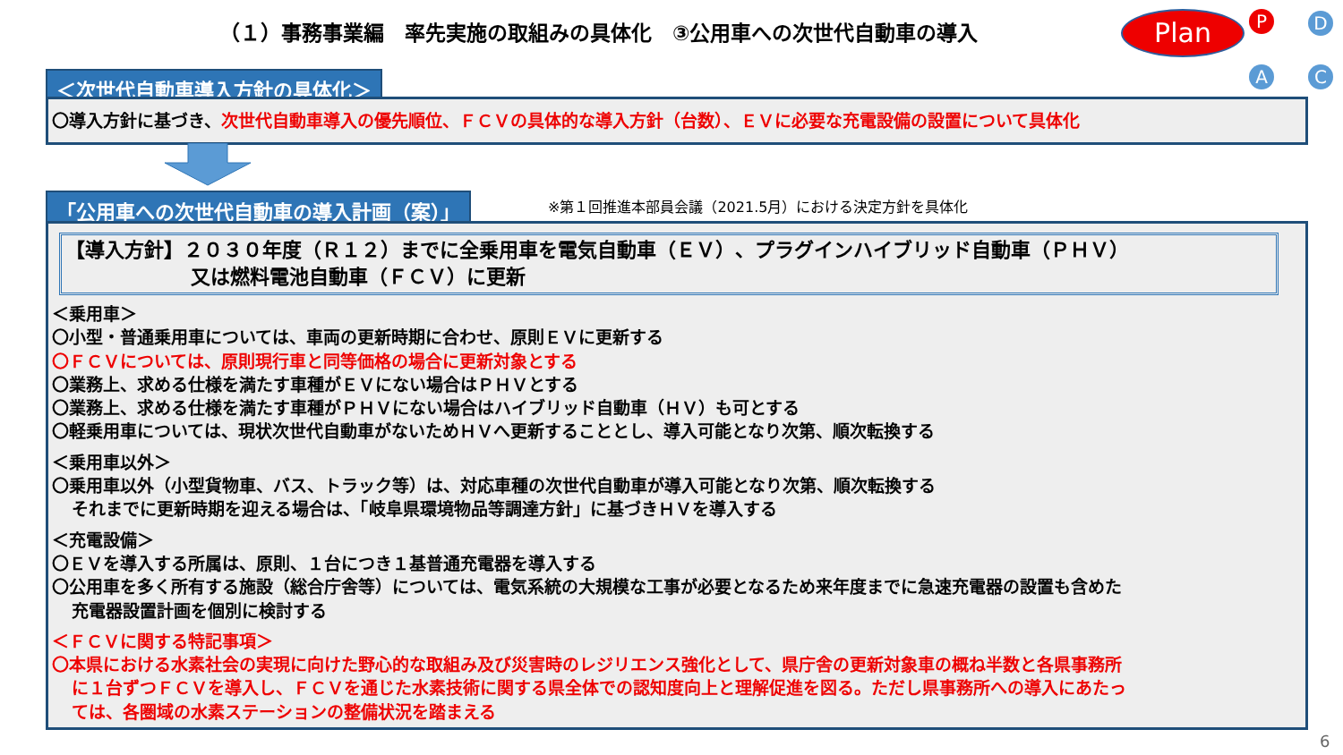（１）事務事業編　率先実施の取組みの具体化　③公用車への次世代自動車の導入
Plan
P D
C
A
＜次世代自動車導入方針の具体化＞
〇導入方針に基づき、次世代自動車導入の優先順位、ＦＣＶの具体的な導入方針（台数）、ＥＶに必要な充電設備の設置について具体化
「公用車への次世代自動車の導入計画（案）」
※第１回推進本部員会議（2021.5月）における決定方針を具体化
【導入方針】２０３０年度（Ｒ１２）までに全乗用車を電気自動車（ＥＶ）、プラグインハイブリッド自動車（ＰＨＶ）
又は燃料電池自動車（ＦＣＶ）に更新
＜乗用車＞
〇小型・普通乗用車については、車両の更新時期に合わせ、原則ＥＶに更新する
〇ＦＣＶについては、原則現行車と同等価格の場合に更新対象とする
〇業務上、求める仕様を満たす車種がＥＶにない場合はＰＨＶとする
〇業務上、求める仕様を満たす車種がＰＨＶにない場合はハイブリッド自動車（ＨＶ）も可とする
〇軽乗用車については、現状次世代自動車がないためＨＶへ更新することとし、導入可能となり次第、順次転換する
＜乗用車以外＞
〇乗用車以外（小型貨物車、バス、トラック等）は、対応車種の次世代自動車が導入可能となり次第、順次転換する
それまでに更新時期を迎える場合は、「岐阜県環境物品等調達方針」に基づきＨＶを導入する
＜充電設備＞
〇ＥＶを導入する所属は、原則、１台につき１基普通充電器を導入する
〇公用車を多く所有する施設（総合庁舎等）については、電気系統の大規模な工事が必要となるため来年度までに急速充電器の設置も含めた
充電器設置計画を個別に検討する
＜ＦＣＶに関する特記事項＞
〇本県における水素社会の実現に向けた野心的な取組み及び災害時のレジリエンス強化として、県庁舎の更新対象車の概ね半数と各県事務所
に１台ずつＦＣＶを導入し、ＦＣＶを通じた水素技術に関する県全体での認知度向上と理解促進を図る。ただし県事務所への導入にあたっ
ては、各圏域の水素ステーションの整備状況を踏まえる
6